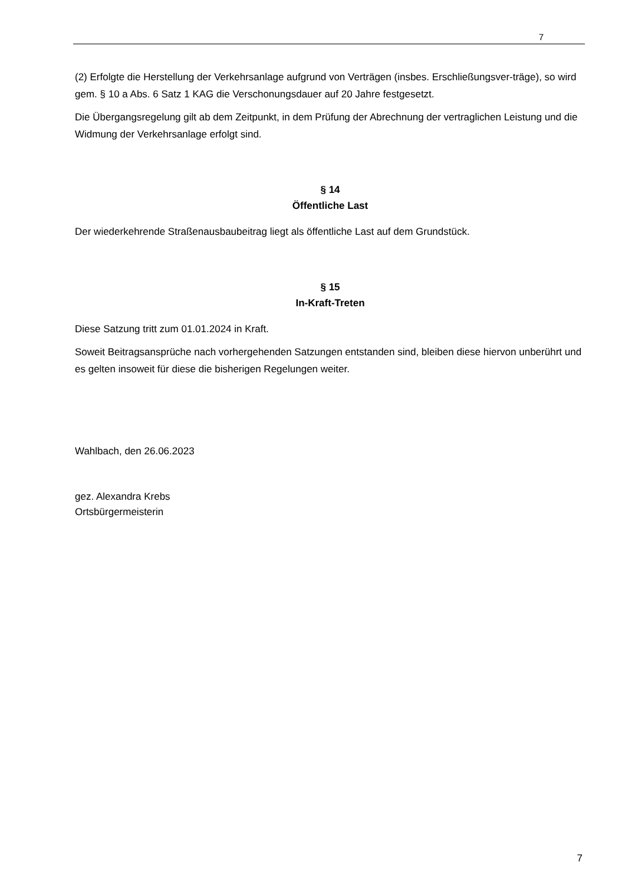7
(2) Erfolgte die Herstellung der Verkehrsanlage aufgrund von Verträgen (insbes. Erschließungsver-träge), so wird gem. § 10 a Abs. 6 Satz 1 KAG die Verschonungsdauer auf 20 Jahre festgesetzt.
Die Übergangsregelung gilt ab dem Zeitpunkt, in dem Prüfung der Abrechnung der vertraglichen Leistung und die Widmung der Verkehrsanlage erfolgt sind.
§ 14
Öffentliche Last
Der wiederkehrende Straßenausbaubeitrag liegt als öffentliche Last auf dem Grundstück.
§ 15
In-Kraft-Treten
Diese Satzung tritt zum 01.01.2024 in Kraft.
Soweit Beitragsansprüche nach vorhergehenden Satzungen entstanden sind, bleiben diese hiervon unberührt und es gelten insoweit für diese die bisherigen Regelungen weiter.
Wahlbach, den 26.06.2023
gez. Alexandra Krebs
Ortsbürgermeisterin
7